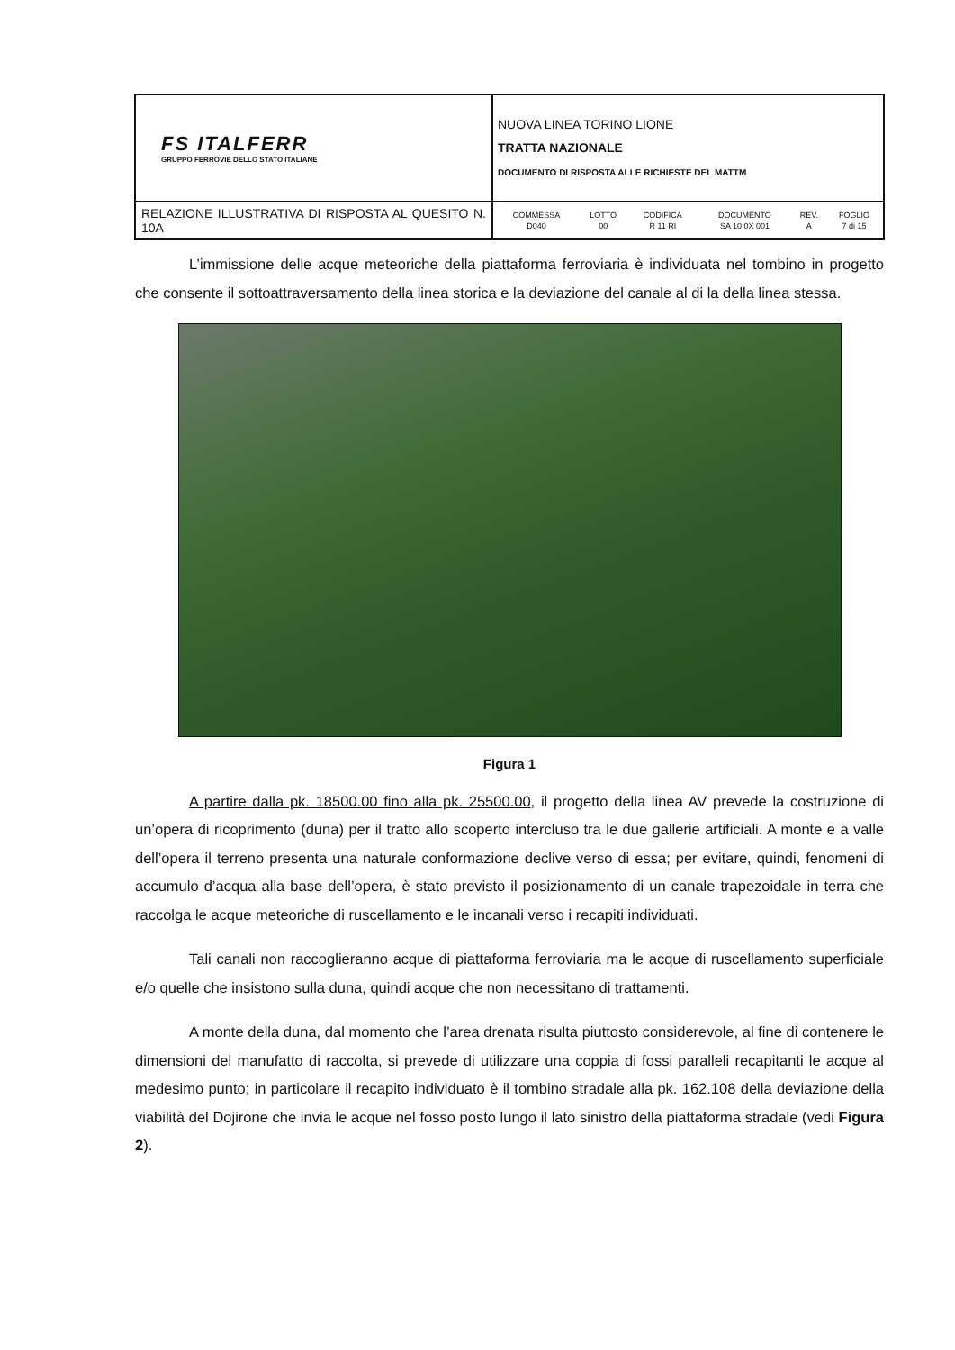| FS ITALFERR GRUPPO FERROVIE DELLO STATO ITALIANE | NUOVA LINEA TORINO LIONE TRATTA NAZIONALE DOCUMENTO DI RISPOSTA ALLE RICHIESTE DEL MATTM |
| RELAZIONE ILLUSTRATIVA DI RISPOSTA AL QUESITO N. 10A | / COMMESSA / LOTTO / CODIFICA / DOCUMENTO / REV. / FOGLIO / / --- / --- / --- / --- / --- / --- / / D040 / 00 / R 11 RI / SA 10 0X 001 / A / 7 di 15 / |
L’immissione delle acque meteoriche della piattaforma ferroviaria è individuata nel tombino in progetto che consente il sottoattraversamento della linea storica e la deviazione del canale al di la della linea stessa.
Figura 1
A partire dalla pk. 18500.00 fino alla pk. 25500.00, il progetto della linea AV prevede la costruzione di un’opera di ricoprimento (duna) per il tratto allo scoperto intercluso tra le due gallerie artificiali. A monte e a valle dell’opera il terreno presenta una naturale conformazione declive verso di essa; per evitare, quindi, fenomeni di accumulo d’acqua alla base dell’opera, è stato previsto il posizionamento di un canale trapezoidale in terra che raccolga le acque meteoriche di ruscellamento e le incanali verso i recapiti individuati.
Tali canali non raccoglieranno acque di piattaforma ferroviaria ma le acque di ruscellamento superficiale e/o quelle che insistono sulla duna, quindi acque che non necessitano di trattamenti.
A monte della duna, dal momento che l’area drenata risulta piuttosto considerevole, al fine di contenere le dimensioni del manufatto di raccolta, si prevede di utilizzare una coppia di fossi paralleli recapitanti le acque al medesimo punto; in particolare il recapito individuato è il tombino stradale alla pk. 162.108 della deviazione della viabilità del Dojirone che invia le acque nel fosso posto lungo il lato sinistro della piattaforma stradale (vedi Figura 2).